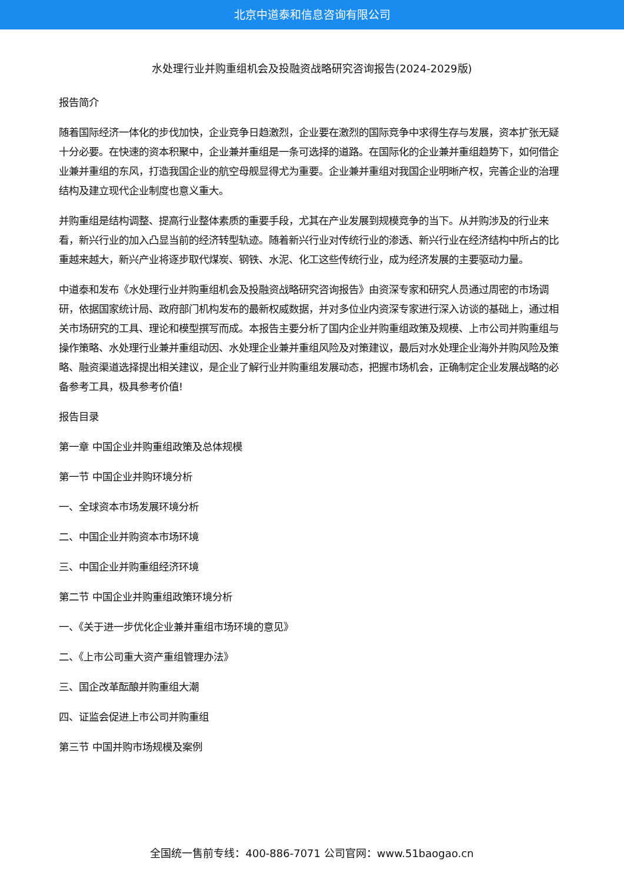北京中道泰和信息咨询有限公司
水处理行业并购重组机会及投融资战略研究咨询报告(2024-2029版)
报告简介
随着国际经济一体化的步伐加快，企业竞争日趋激烈，企业要在激烈的国际竞争中求得生存与发展，资本扩张无疑十分必要。在快速的资本积聚中，企业兼并重组是一条可选择的道路。在国际化的企业兼并重组趋势下，如何借企业兼并重组的东风，打造我国企业的航空母舰显得尤为重要。企业兼并重组对我国企业明晰产权，完善企业的治理结构及建立现代企业制度也意义重大。
并购重组是结构调整、提高行业整体素质的重要手段，尤其在产业发展到规模竞争的当下。从并购涉及的行业来看，新兴行业的加入凸显当前的经济转型轨迹。随着新兴行业对传统行业的渗透、新兴行业在经济结构中所占的比重越来越大，新兴产业将逐步取代煤炭、钢铁、水泥、化工这些传统行业，成为经济发展的主要驱动力量。
中道泰和发布《水处理行业并购重组机会及投融资战略研究咨询报告》由资深专家和研究人员通过周密的市场调研，依据国家统计局、政府部门机构发布的最新权威数据，并对多位业内资深专家进行深入访谈的基础上，通过相关市场研究的工具、理论和模型撰写而成。本报告主要分析了国内企业并购重组政策及规模、上市公司并购重组与操作策略、水处理行业兼并重组动因、水处理企业兼并重组风险及对策建议，最后对水处理企业海外并购风险及策略、融资渠道选择提出相关建议，是企业了解行业并购重组发展动态，把握市场机会，正确制定企业发展战略的必备参考工具，极具参考价值!
报告目录
第一章 中国企业并购重组政策及总体规模
第一节 中国企业并购环境分析
一、全球资本市场发展环境分析
二、中国企业并购资本市场环境
三、中国企业并购重组经济环境
第二节 中国企业并购重组政策环境分析
一、《关于进一步优化企业兼并重组市场环境的意见》
二、《上市公司重大资产重组管理办法》
三、国企改革酝酿并购重组大潮
四、证监会促进上市公司并购重组
第三节 中国并购市场规模及案例
全国统一售前专线：400-886-7071 公司官网：www.51baogao.cn